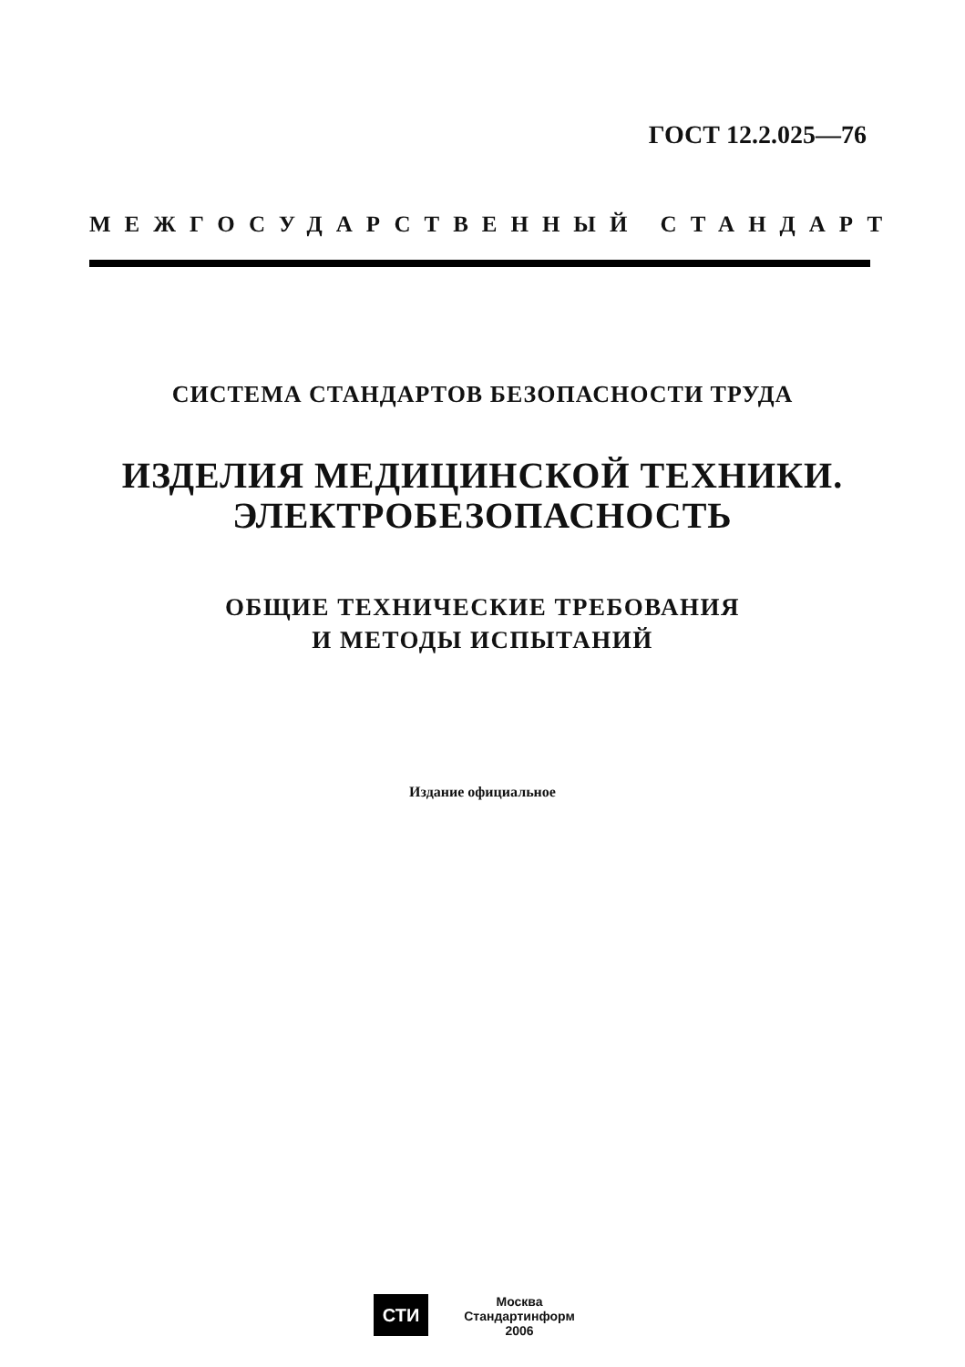ГОСТ 12.2.025—76
МЕЖГОСУДАРСТВЕННЫЙ СТАНДАРТ
СИСТЕМА СТАНДАРТОВ БЕЗОПАСНОСТИ ТРУДА
ИЗДЕЛИЯ МЕДИЦИНСКОЙ ТЕХНИКИ.
ЭЛЕКТРОБЕЗОПАСНОСТЬ
ОБЩИЕ ТЕХНИЧЕСКИЕ ТРЕБОВАНИЯ
И МЕТОДЫ ИСПЫТАНИЙ
Издание официальное
СТИ
Москва
Стандартинформ
2006